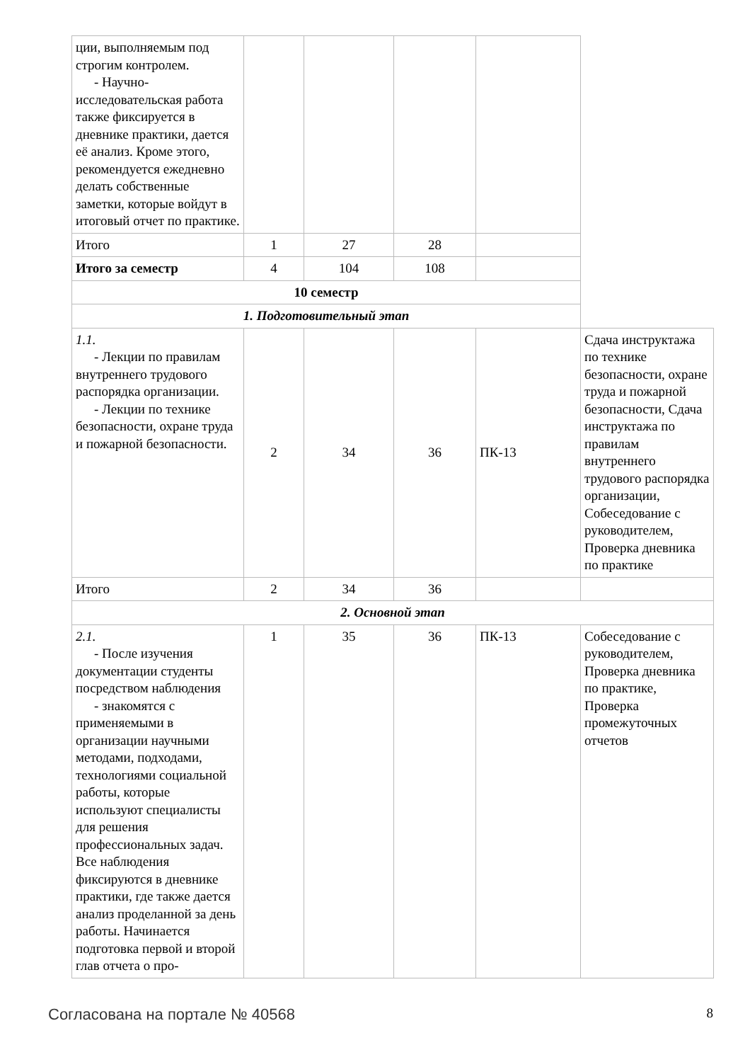| ции, выполняемым под строгим контролем. - Научно-исследовательская работа также фиксируется в дневнике практики, дается её анализ. Кроме этого, рекомендуется ежедневно делать собственные заметки, которые войдут в итоговый отчет по практике. | | | | | |
| Итого | 1 | 27 | 28 | | |
| Итого за семестр | 4 | 104 | 108 | | |
| 10 семестр | | | | | |
| 1. Подготовительный этап | | | | | |
| 1.1. - Лекции по правилам внутреннего трудового распорядка организации. - Лекции по технике безопасности, охране труда и пожарной безопасности. | 2 | 34 | 36 | ПК-13 | Сдача инструктажа по технике безопасности, охране труда и пожарной безопасности, Сдача инструктажа по правилам внутреннего трудового распорядка организации, Собеседование с руководителем, Проверка дневника по практике |
| Итого | 2 | 34 | 36 | | |
| 2. Основной этап | | | | | |
| 2.1. - После изучения документации студенты посредством наблюдения - знакомятся с применяемыми в организации научными методами, подходами, технологиями социальной работы, которые используют специалисты для решения профессиональных задач. Все наблюдения фиксируются в дневнике практики, где также дается анализ проделанной за день работы. Начинается подготовка первой и второй глав отчета о про- | 1 | 35 | 36 | ПК-13 | Собеседование с руководителем, Проверка дневника по практике, Проверка промежуточных отчетов |
Согласована на портале № 40568 8